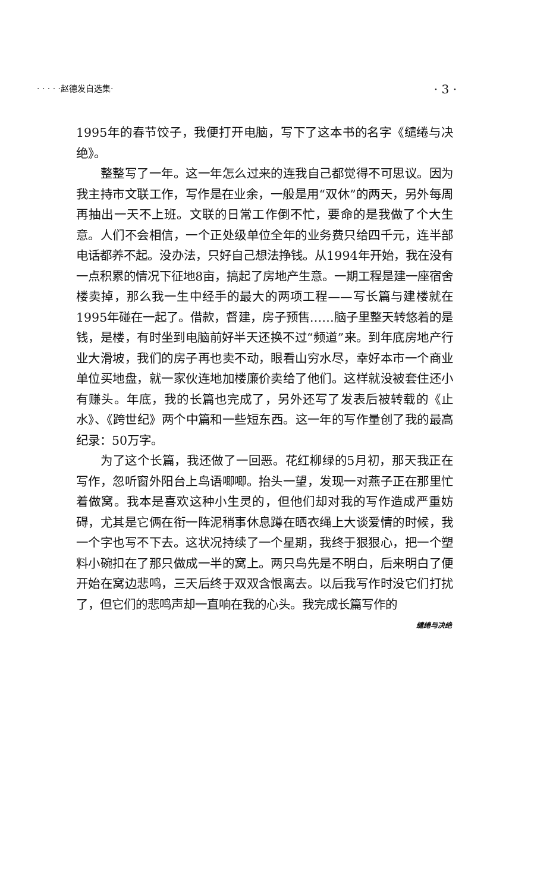· · · · ·赵德发自选集· · 3 ·
1995年的春节饺子，我便打开电脑，写下了这本书的名字《缱绻与决绝》。
整整写了一年。这一年怎么过来的连我自己都觉得不可思议。因为我主持市文联工作，写作是在业余，一般是用“双休”的两天，另外每周再抽出一天不上班。文联的日常工作倒不忙，要命的是我做了个大生意。人们不会相信，一个正处级单位全年的业务费只给四千元，连半部电话都养不起。没办法，只好自己想法挣钱。从1994年开始，我在没有一点积累的情况下征地8亩，搞起了房地产生意。一期工程是建一座宿舍楼卖掉，那么我一生中经手的最大的两项工程——写长篇与建楼就在1995年碰在一起了。借款，督建，房子预售……脑子里整天转悠着的是钱，是楼，有时坐到电脑前好半天还换不过“频道”来。到年底房地产行业大滑坡，我们的房子再也卖不动，眼看山穷水尽，幸好本市一个商业单位买地盘，就一家伙连地加楼廉价卖给了他们。这样就没被套住还小有赚头。年底，我的长篇也完成了，另外还写了发表后被转载的《止水》、《跨世纪》两个中篇和一些短东西。这一年的写作量创了我的最高纪录：50万字。
为了这个长篇，我还做了一回恶。花红柳绿的5月初，那天我正在写作，忽听窗外阳台上鸟语唧唧。抬头一望，发现一对燕子正在那里忙着做窝。我本是喜欢这种小生灵的，但他们却对我的写作造成严重妨碍，尤其是它俩在衔一阵泥稍事休息蹲在晒衣绳上大谈爱情的时候，我一个字也写不下去。这状况持续了一个星期，我终于狠狠心，把一个塑料小碗扣在了那只做成一半的窝上。两只鸟先是不明白，后来明白了便开始在窝边悲鸣，三天后终于双双含恨离去。以后我写作时没它们打扰了，但它们的悲鸣声却一直响在我的心头。我完成长篇写作的
缱绻与决绝